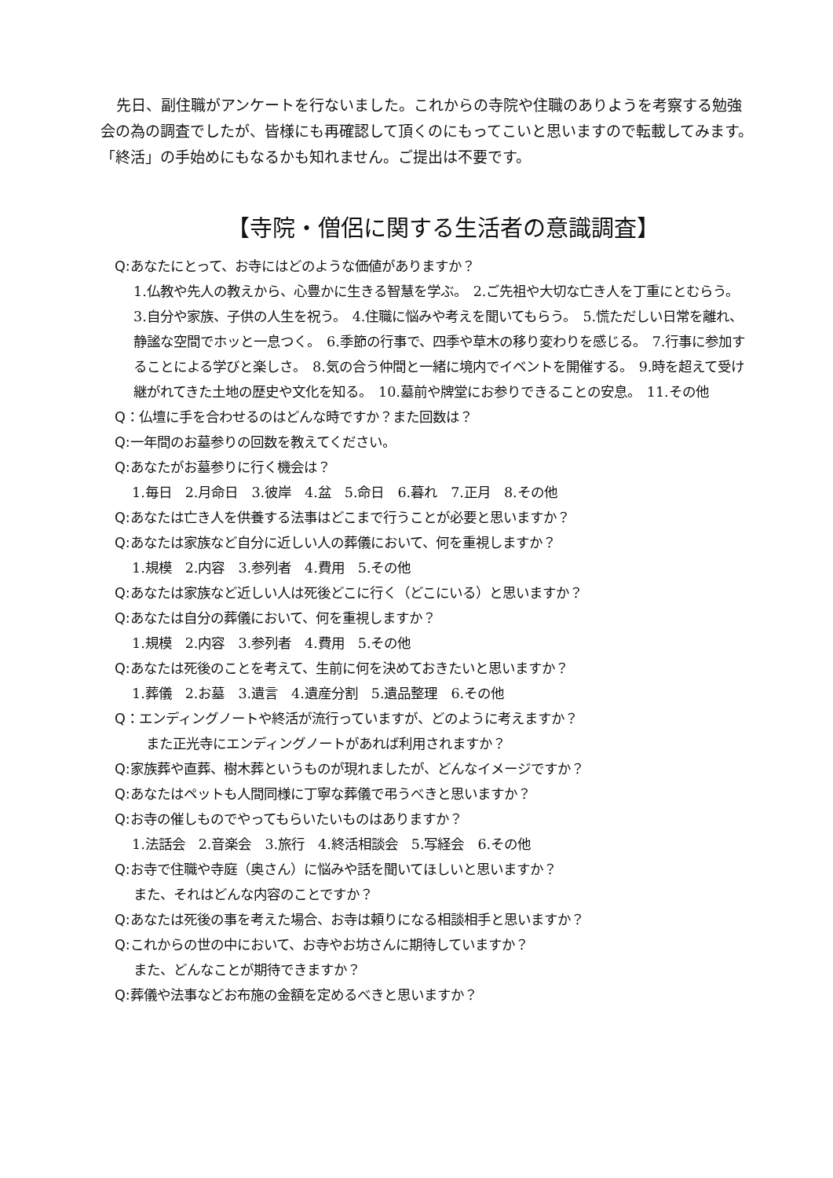先日、副住職がアンケートを行ないました。これからの寺院や住職のありようを考察する勉強会の為の調査でしたが、皆様にも再確認して頂くのにもってこいと思いますので転載してみます。「終活」の手始めにもなるかも知れません。ご提出は不要です。
【寺院・僧侶に関する生活者の意識調査】
Q:あなたにとって、お寺にはどのような価値がありますか？
1.仏教や先人の教えから、心豊かに生きる智慧を学ぶ。　2.ご先祖や大切な亡き人を丁重にとむらう。　3.自分や家族、子供の人生を祝う。　4.住職に悩みや考えを聞いてもらう。　5.慌ただしい日常を離れ、静謐な空間でホッと一息つく。　6.季節の行事で、四季や草木の移り変わりを感じる。　7.行事に参加することによる学びと楽しさ。　8.気の合う仲間と一緒に境内でイベントを開催する。　9.時を超えて受け継がれてきた土地の歴史や文化を知る。　10.墓前や牌堂にお参りできることの安息。　11.その他
Q：仏壇に手を合わせるのはどんな時ですか？また回数は？
Q:一年間のお墓参りの回数を教えてください。
Q:あなたがお墓参りに行く機会は？
1.毎日　2.月命日　3.彼岸　4.盆　5.命日　6.暮れ　7.正月　8.その他
Q:あなたは亡き人を供養する法事はどこまで行うことが必要と思いますか？
Q:あなたは家族など自分に近しい人の葬儀において、何を重視しますか？
1.規模　2.内容　3.参列者　4.費用　5.その他
Q:あなたは家族など近しい人は死後どこに行く（どこにいる）と思いますか？
Q:あなたは自分の葬儀において、何を重視しますか？
1.規模　2.内容　3.参列者　4.費用　5.その他
Q:あなたは死後のことを考えて、生前に何を決めておきたいと思いますか？
1.葬儀　2.お墓　3.遺言　4.遺産分割　5.遺品整理　6.その他
Q：エンディングノートや終活が流行っていますが、どのように考えますか？
また正光寺にエンディングノートがあれば利用されますか？
Q:家族葬や直葬、樹木葬というものが現れましたが、どんなイメージですか？
Q:あなたはペットも人間同様に丁寧な葬儀で弔うべきと思いますか？
Q:お寺の催しものでやってもらいたいものはありますか？
1.法話会　2.音楽会　3.旅行　4.終活相談会　5.写経会　6.その他
Q:お寺で住職や寺庭（奥さん）に悩みや話を聞いてほしいと思いますか？
また、それはどんな内容のことですか？
Q:あなたは死後の事を考えた場合、お寺は頼りになる相談相手と思いますか？
Q:これからの世の中において、お寺やお坊さんに期待していますか？
また、どんなことが期待できますか？
Q:葬儀や法事などお布施の金額を定めるべきと思いますか？